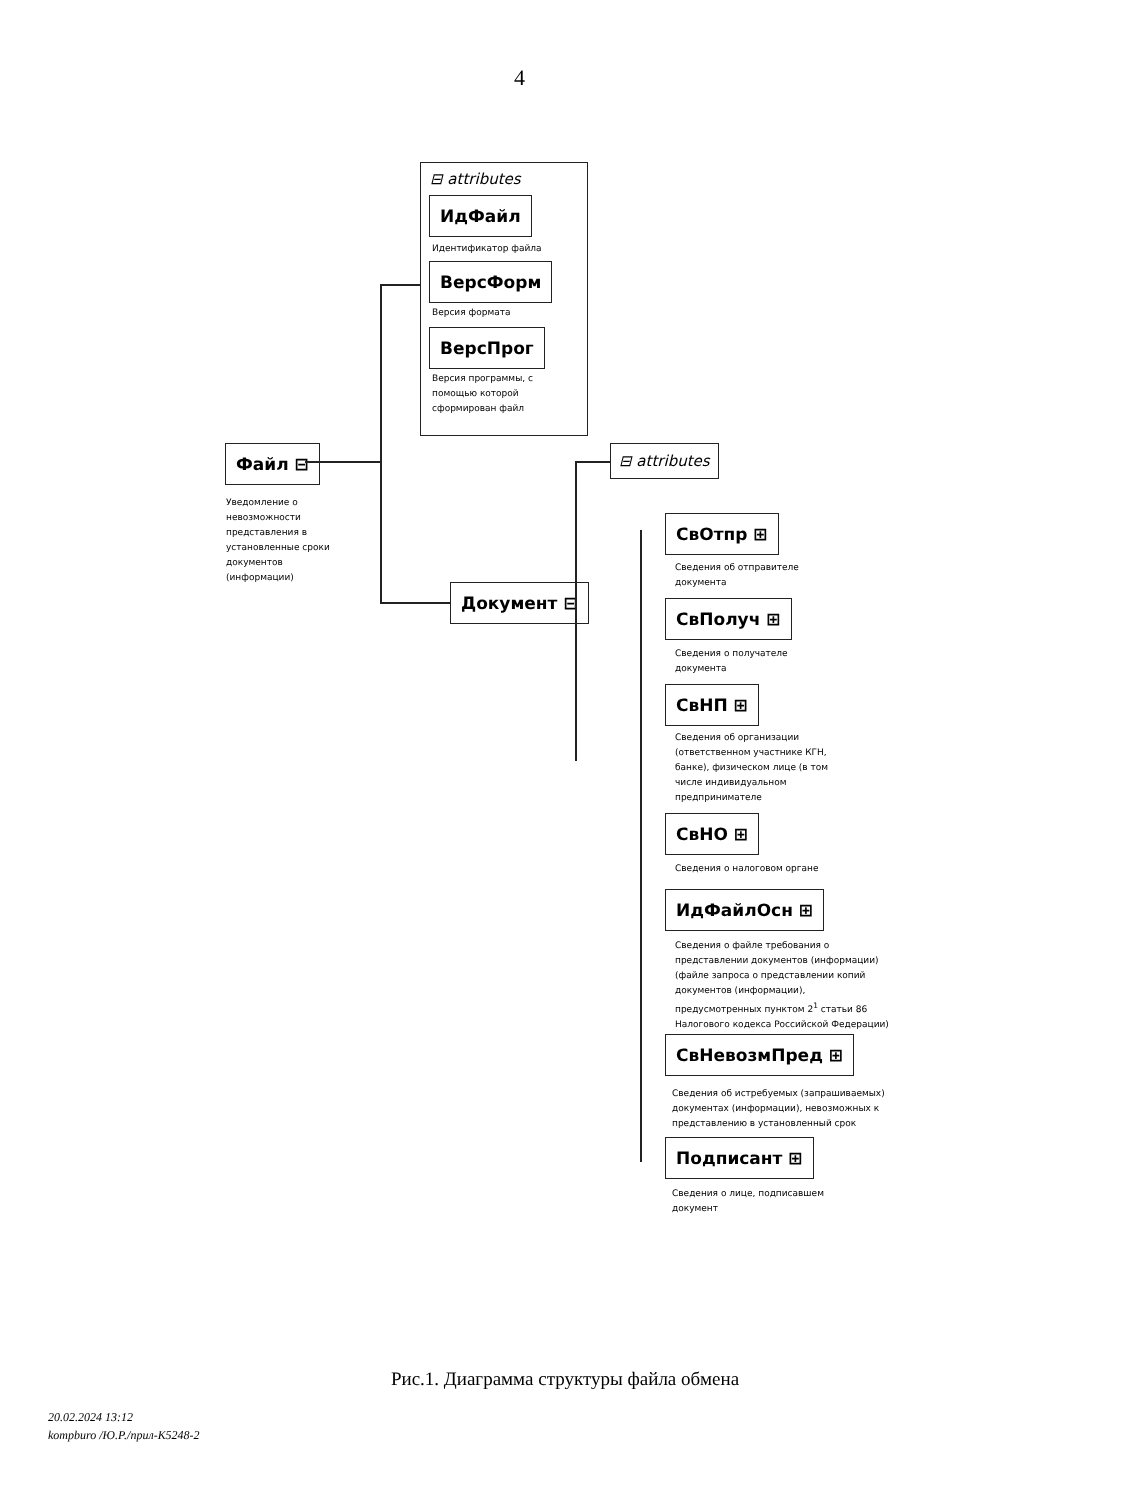4
⊟ attributes
ИдФайл
Идентификатор файла
ВерсФорм
Версия формата
ВерсПрог
Версия программы, с помощью которой сформирован файл
Файл ⊟
Уведомление о невозможности представления в установленные сроки документов (информации)
Документ ⊟
⊟ attributes
СвОтпр ⊞
Сведения об отправителе
документа
СвПолуч ⊞
Сведения о получателе
документа
СвНП ⊞
Сведения об организации (ответственном участнике КГН, банке), физическом лице (в том числе индивидуальном предпринимателе
СвНО ⊞
Сведения о налоговом органе
ИдФайлОсн ⊞
Сведения о файле требования о представлении документов (информации) (файле запроса о представлении копий документов (информации), предусмотренных пунктом 2<sup>1</sup> статьи 86 Налогового кодекса Российской Федерации)
СвНевозмПред ⊞
Сведения об истребуемых (запрашиваемых) документах (информации), невозможных к представлению в установленный срок
Подписант ⊞
Сведения о лице, подписавшем
документ
Рис.1. Диаграмма структуры файла обмена
20.02.2024 13:12
kompburo /Ю.Р./прил-К5248-2